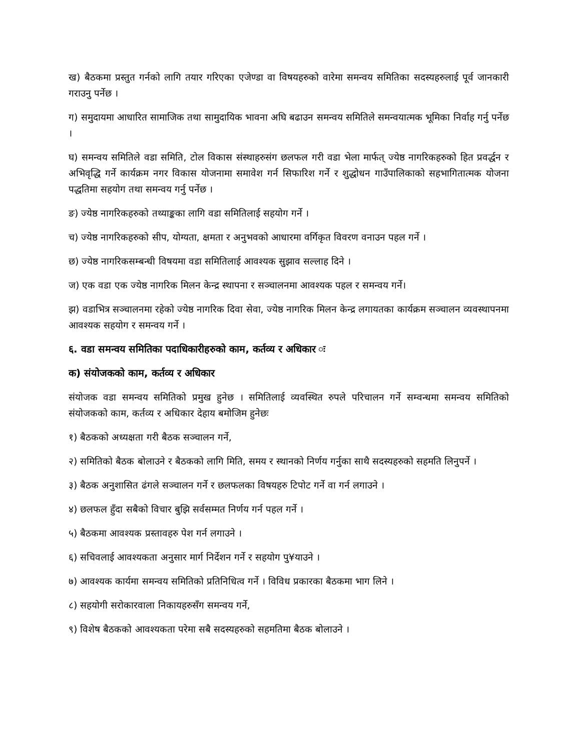ख) बैठकमा प्रस्तुत गर्नको लागि तयार गरिएका एजेण्डा वा विषयहरुको वारेमा समन्वय समितिका सदस्यहरुलाई पूर्व जानकारी गराउनु पर्नेछ ।
ग) समुदायमा आधारित सामाजिक तथा सामुदायिक भावना अघि बढाउन समन्वय समितिले समन्वयात्मक भूमिका निर्वाह गर्नु पर्नेछ ।
घ) समन्वय समितिले वडा समिति, टोल विकास संस्थाहरुसंग छलफल गरी वडा भेला मार्फत् ज्येष्ठ नागरिकहरुको हित प्रवर्द्धन र अभिवृद्धि गर्ने कार्यक्रम नगर विकास योजनामा समावेश गर्न सिफारिश गर्ने र शुद्धोधन गाउँपालिकाको सहभागितात्मक योजना पद्धतिमा सहयोग तथा समन्वय गर्नु पर्नेछ ।
ङ) ज्येष्ठ नागरिकहरुको तथ्याङ्कका लागि वडा समितिलाई सहयोग गर्ने ।
च) ज्येष्ठ नागरिकहरुको सीप, योग्यता, क्षमता र अनुभवको आधारमा वर्गिकृत विवरण वनाउन पहल गर्ने ।
छ) ज्येष्ठ नागरिकसम्बन्धी विषयमा वडा समितिलाई आवश्यक सुझाव सल्लाह दिने ।
ज) एक वडा एक ज्येष्ठ नागरिक मिलन केन्द्र स्थापना र सञ्चालनमा आवश्यक पहल र समन्वय गर्ने।
झ) वडाभित्र सञ्चालनमा रहेको ज्येष्ठ नागरिक दिवा सेवा, ज्येष्ठ नागरिक मिलन केन्द्र लगायतका कार्यक्रम सञ्चालन व्यवस्थापनमा आवश्यक सहयोग र समन्वय गर्ने ।
६. वडा समन्वय समितिका पदाधिकारीहरुको काम, कर्तव्य र अधिकार ः
क) संयोजकको काम, कर्तव्य र अधिकार
संयोजक वडा समन्वय समितिको प्रमुख हुनेछ । समितिलाई व्यवस्थित रुपले परिचालन गर्ने सम्वन्धमा समन्वय समितिको संयोजकको काम, कर्तव्य र अधिकार देहाय बमोजिम हुनेछः
१) बैठकको अध्यक्षता गरी बैठक सञ्चालन गर्ने,
२) समितिको बैठक बोलाउने र बैठकको लागि मिति, समय र स्थानको निर्णय गर्नुका साथै सदस्यहरुको सहमति लिनुपर्ने ।
३) बैठक अनुशासित ढंगले सञ्चालन गर्ने र छलफलका विषयहरु टिपोट गर्ने वा गर्न लगाउने ।
४) छलफल हुँदा सबैको विचार बुझि सर्वसम्मत निर्णय गर्न पहल गर्ने ।
५) बैठकमा आवश्यक प्रस्तावहरु पेश गर्न लगाउने ।
६) सचिवलाई आवश्यकता अनुसार मार्ग निर्देशन गर्ने र सहयोग पु¥याउने ।
७) आवश्यक कार्यमा समन्वय समितिको प्रतिनिधित्व गर्ने । विविध प्रकारका बैठकमा भाग लिने ।
८) सहयोगी सरोकारवाला निकायहरुसँग समन्वय गर्ने,
९) विशेष बैठकको आवश्यकता परेमा सबै सदस्यहरुको सहमतिमा बैठक बोलाउने ।